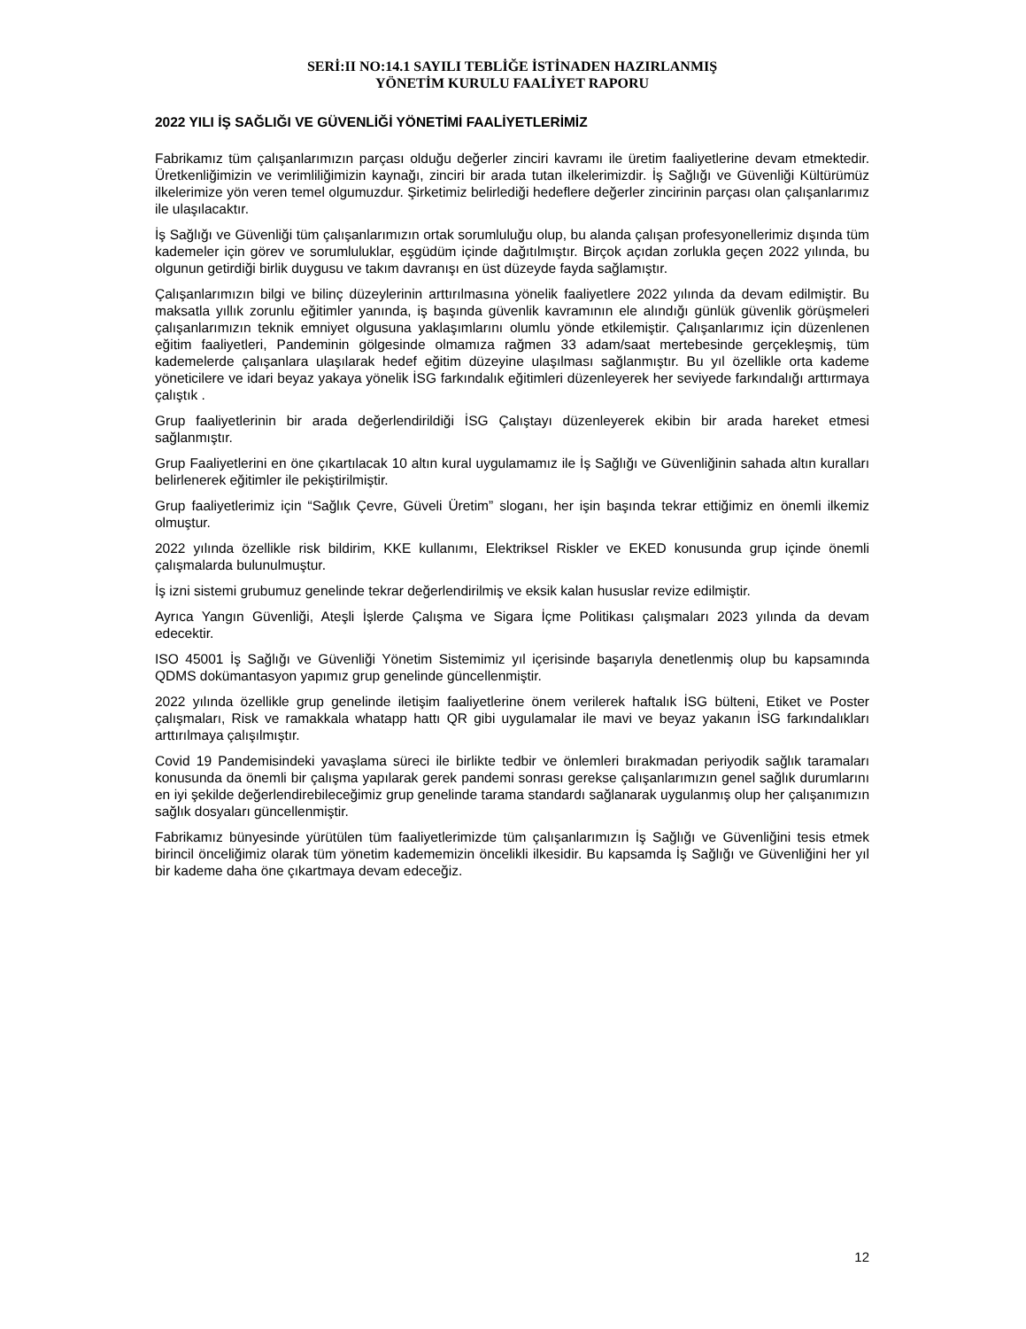SERİ:II NO:14.1 SAYILI TEBLİĞE İSTİNADEN HAZIRLANMIŞ
YÖNETİM KURULU FAALİYET RAPORU
2022 YILI İŞ SAĞLIĞI VE GÜVENLİĞİ YÖNETİMİ FAALİYETLERİMİZ
Fabrikamız tüm çalışanlarımızın parçası olduğu değerler zinciri kavramı ile üretim faaliyetlerine devam etmektedir. Üretkenliğimizin ve verimliliğimizin kaynağı, zinciri bir arada tutan ilkelerimizdir. İş Sağlığı ve Güvenliği Kültürümüz ilkelerimize yön veren temel olgumuzdur. Şirketimiz belirlediği hedeflere değerler zincirinin parçası olan çalışanlarımız ile ulaşılacaktır.
İş Sağlığı ve Güvenliği tüm çalışanlarımızın ortak sorumluluğu olup, bu alanda çalışan profesyonellerimiz dışında tüm kademeler için görev ve sorumluluklar, eşgüdüm içinde dağıtılmıştır. Birçok açıdan zorlukla geçen 2022 yılında, bu olgunun getirdiği birlik duygusu ve takım davranışı en üst düzeyde fayda sağlamıştır.
Çalışanlarımızın bilgi ve bilinç düzeylerinin arttırılmasına yönelik faaliyetlere 2022 yılında da devam edilmiştir. Bu maksatla yıllık zorunlu eğitimler yanında, iş başında güvenlik kavramının ele alındığı günlük güvenlik görüşmeleri çalışanlarımızın teknik emniyet olgusuna yaklaşımlarını olumlu yönde etkilemiştir. Çalışanlarımız için düzenlenen eğitim faaliyetleri, Pandeminin gölgesinde olmamıza rağmen 33 adam/saat mertebesinde gerçekleşmiş, tüm kademelerde çalışanlara ulaşılarak hedef eğitim düzeyine ulaşılması sağlanmıştır. Bu yıl özellikle orta kademe yöneticilere ve idari beyaz yakaya yönelik İSG farkındalık eğitimleri düzenleyerek her seviyede farkındalığı arttırmaya çalıştık .
Grup faaliyetlerinin bir arada değerlendirildiği İSG Çalıştayı düzenleyerek ekibin bir arada hareket etmesi sağlanmıştır.
Grup Faaliyetlerini en öne çıkartılacak 10 altın kural uygulamamız ile İş Sağlığı ve Güvenliğinin sahada altın kuralları belirlenerek eğitimler ile pekiştirilmiştir.
Grup faaliyetlerimiz için “Sağlık Çevre, Güveli Üretim” sloganı, her işin başında tekrar ettiğimiz en önemli ilkemiz olmuştur.
2022 yılında özellikle risk bildirim, KKE kullanımı, Elektriksel Riskler ve EKED konusunda grup içinde önemli çalışmalarda bulunulmuştur.
İş izni sistemi grubumuz genelinde tekrar değerlendirilmiş ve eksik kalan hususlar revize edilmiştir.
Ayrıca Yangın Güvenliği, Ateşli İşlerde Çalışma ve Sigara İçme Politikası çalışmaları 2023 yılında da devam edecektir.
ISO 45001 İş Sağlığı ve Güvenliği Yönetim Sistemimiz yıl içerisinde başarıyla denetlenmiş olup bu kapsamında QDMS dokümantasyon yapımız grup genelinde güncellenmiştir.
2022 yılında özellikle grup genelinde iletişim faaliyetlerine önem verilerek haftalık İSG bülteni, Etiket ve Poster çalışmaları, Risk ve ramakkala whatapp hattı QR gibi uygulamalar ile mavi ve beyaz yakanın İSG farkındalıkları arttırılmaya çalışılmıştır.
Covid 19 Pandemisindeki yavaşlama süreci ile birlikte tedbir ve önlemleri bırakmadan periyodik sağlık taramaları konusunda da önemli bir çalışma yapılarak gerek pandemi sonrası gerekse çalışanlarımızın genel sağlık durumlarını en iyi şekilde değerlendirebileceğimiz grup genelinde tarama standardı sağlanarak uygulanmış olup her çalışanımızın sağlık dosyaları güncellenmiştir.
Fabrikamız bünyesinde yürütülen tüm faaliyetlerimizde tüm çalışanlarımızın İş Sağlığı ve Güvenliğini tesis etmek birincil önceliğimiz olarak tüm yönetim kadememizin öncelikli ilkesidir. Bu kapsamda İş Sağlığı ve Güvenliğini her yıl bir kademe daha öne çıkartmaya devam edeceğiz.
12